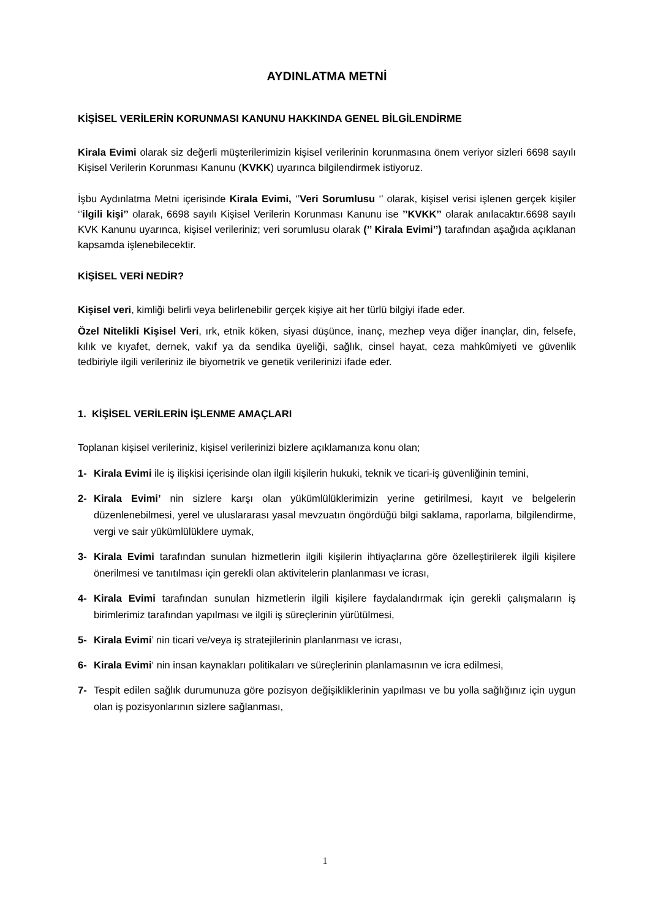AYDINLATMA METNİ
KİŞİSEL VERİLERİN KORUNMASI KANUNU HAKKINDA GENEL BİLGİLENDİRME
Kirala Evimi olarak siz değerli müşterilerimizin kişisel verilerinin korunmasına önem veriyor sizleri 6698 sayılı Kişisel Verilerin Korunması Kanunu (KVKK) uyarınca bilgilendirmek istiyoruz.
İşbu Aydınlatma Metni içerisinde Kirala Evimi, ‘’Veri Sorumlusu ‘’ olarak, kişisel verisi işlenen gerçek kişiler ‘’ilgili kişi’’ olarak, 6698 sayılı Kişisel Verilerin Korunması Kanunu ise ’’KVKK’’ olarak anılacaktır.6698 sayılı KVK Kanunu uyarınca, kişisel verileriniz; veri sorumlusu olarak (’’ Kirala Evimi’’) tarafından aşağıda açıklanan kapsamda işlenebilecektir.
KİŞİSEL VERİ NEDİR?
Kişisel veri, kimliği belirli veya belirlenebilir gerçek kişiye ait her türlü bilgiyi ifade eder.
Özel Nitelikli Kişisel Veri, ırk, etnik köken, siyasi düşünce, inanç, mezhep veya diğer inançlar, din, felsefe, kılık ve kıyafet, dernek, vakıf ya da sendika üyeliği, sağlık, cinsel hayat, ceza mahkûmiyeti ve güvenlik tedbiriyle ilgili verileriniz ile biyometrik ve genetik verilerinizi ifade eder.
1. KİŞİSEL VERİLERİN İŞLENME AMAÇLARI
Toplanan kişisel verileriniz, kişisel verilerinizi bizlere açıklamanıza konu olan;
1- Kirala Evimi ile iş ilişkisi içerisinde olan ilgili kişilerin hukuki, teknik ve ticari-iş güvenliğinin temini,
2- Kirala Evimi’ nin sizlere karşı olan yükümlülüklerimizin yerine getirilmesi, kayıt ve belgelerin düzenlenebilmesi, yerel ve uluslararası yasal mevzuatın öngördüğü bilgi saklama, raporlama, bilgilendirme, vergi ve sair yükümlülüklere uymak,
3- Kirala Evimi tarafından sunulan hizmetlerin ilgili kişilerin ihtiyaçlarına göre özelleştirilerek ilgili kişilere önerilmesi ve tanıtılması için gerekli olan aktivitelerin planlanması ve icrası,
4- Kirala Evimi tarafından sunulan hizmetlerin ilgili kişilere faydalandırmak için gerekli çalışmaların iş birimlerimiz tarafından yapılması ve ilgili iş süreçlerinin yürütülmesi,
5- Kirala Evimi’ nin ticari ve/veya iş stratejilerinin planlanması ve icrası,
6- Kirala Evimi‘ nin insan kaynakları politikaları ve süreçlerinin planlamasının ve icra edilmesi,
7- Tespit edilen sağlık durumunuza göre pozisyon değişikliklerinin yapılması ve bu yolla sağlığınız için uygun olan iş pozisyonlarının sizlere sağlanması,
1